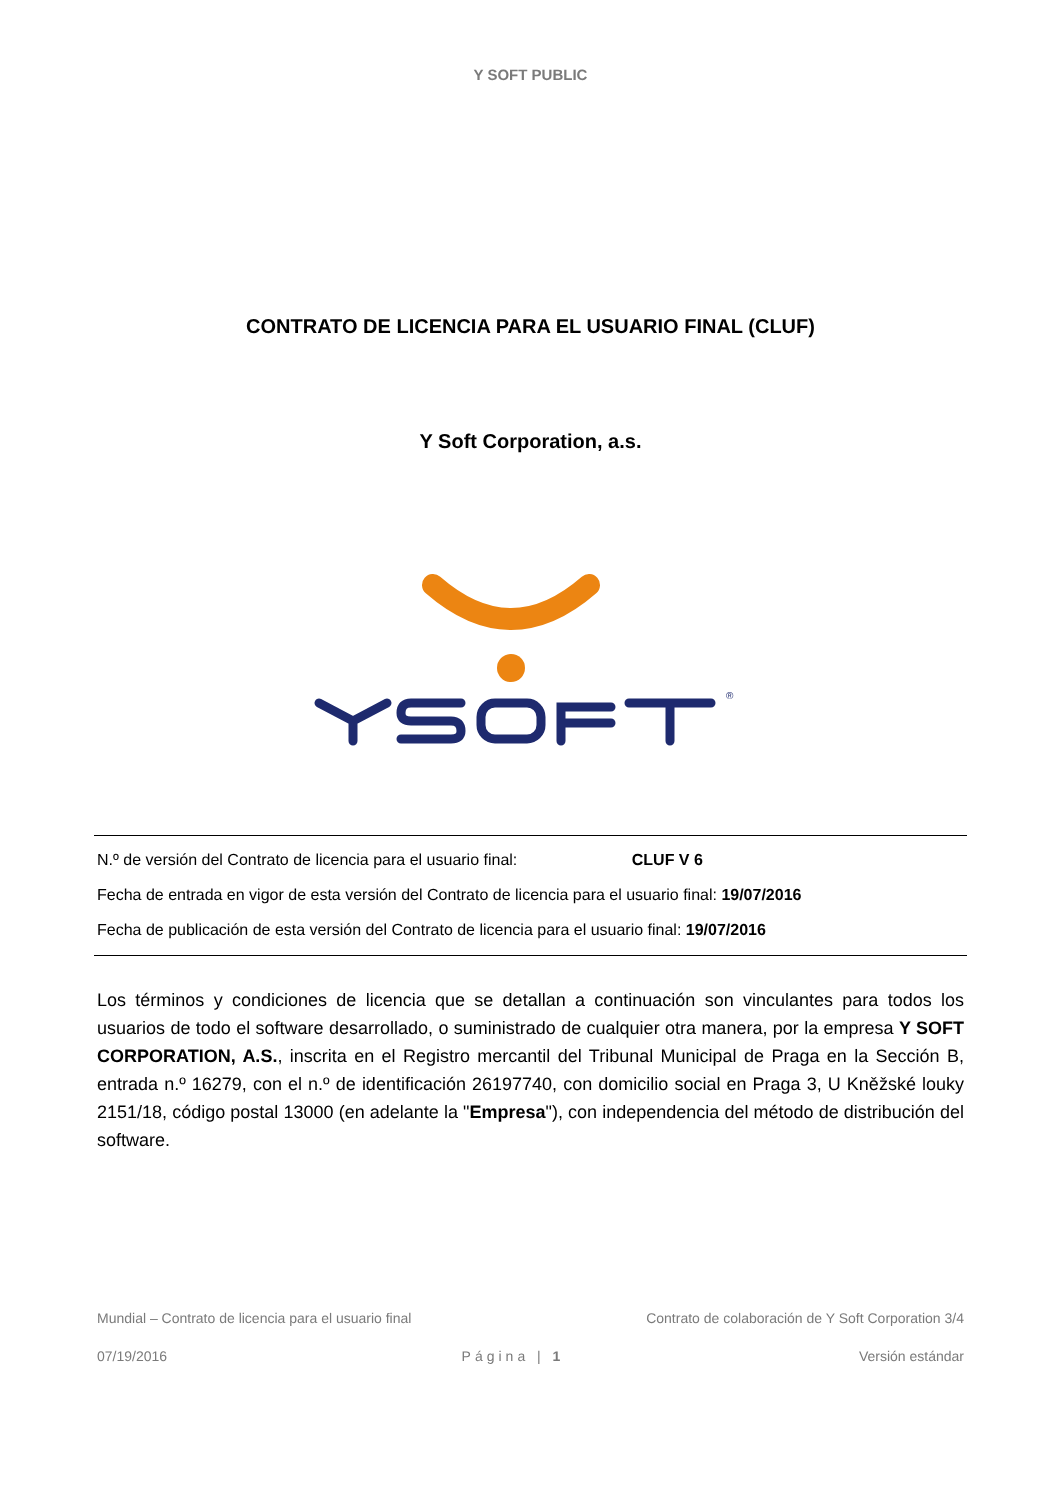Y SOFT PUBLIC
CONTRATO DE LICENCIA PARA EL USUARIO FINAL (CLUF)
Y Soft Corporation, a.s.
®
N.º de versión del Contrato de licencia para el usuario final: CLUF V 6
Fecha de entrada en vigor de esta versión del Contrato de licencia para el usuario final: 19/07/2016
Fecha de publicación de esta versión del Contrato de licencia para el usuario final: 19/07/2016
Los términos y condiciones de licencia que se detallan a continuación son vinculantes para todos los usuarios de todo el software desarrollado, o suministrado de cualquier otra manera, por la empresa Y SOFT CORPORATION, A.S., inscrita en el Registro mercantil del Tribunal Municipal de Praga en la Sección B, entrada n.º 16279, con el n.º de identificación 26197740, con domicilio social en Praga 3, U Kněžské louky 2151/18, código postal 13000 (en adelante la "Empresa"), con independencia del método de distribución del software.
Mundial – Contrato de licencia para el usuario final Contrato de colaboración de Y Soft Corporation 3/4
07/19/2016 Página | 1 Versión estándar